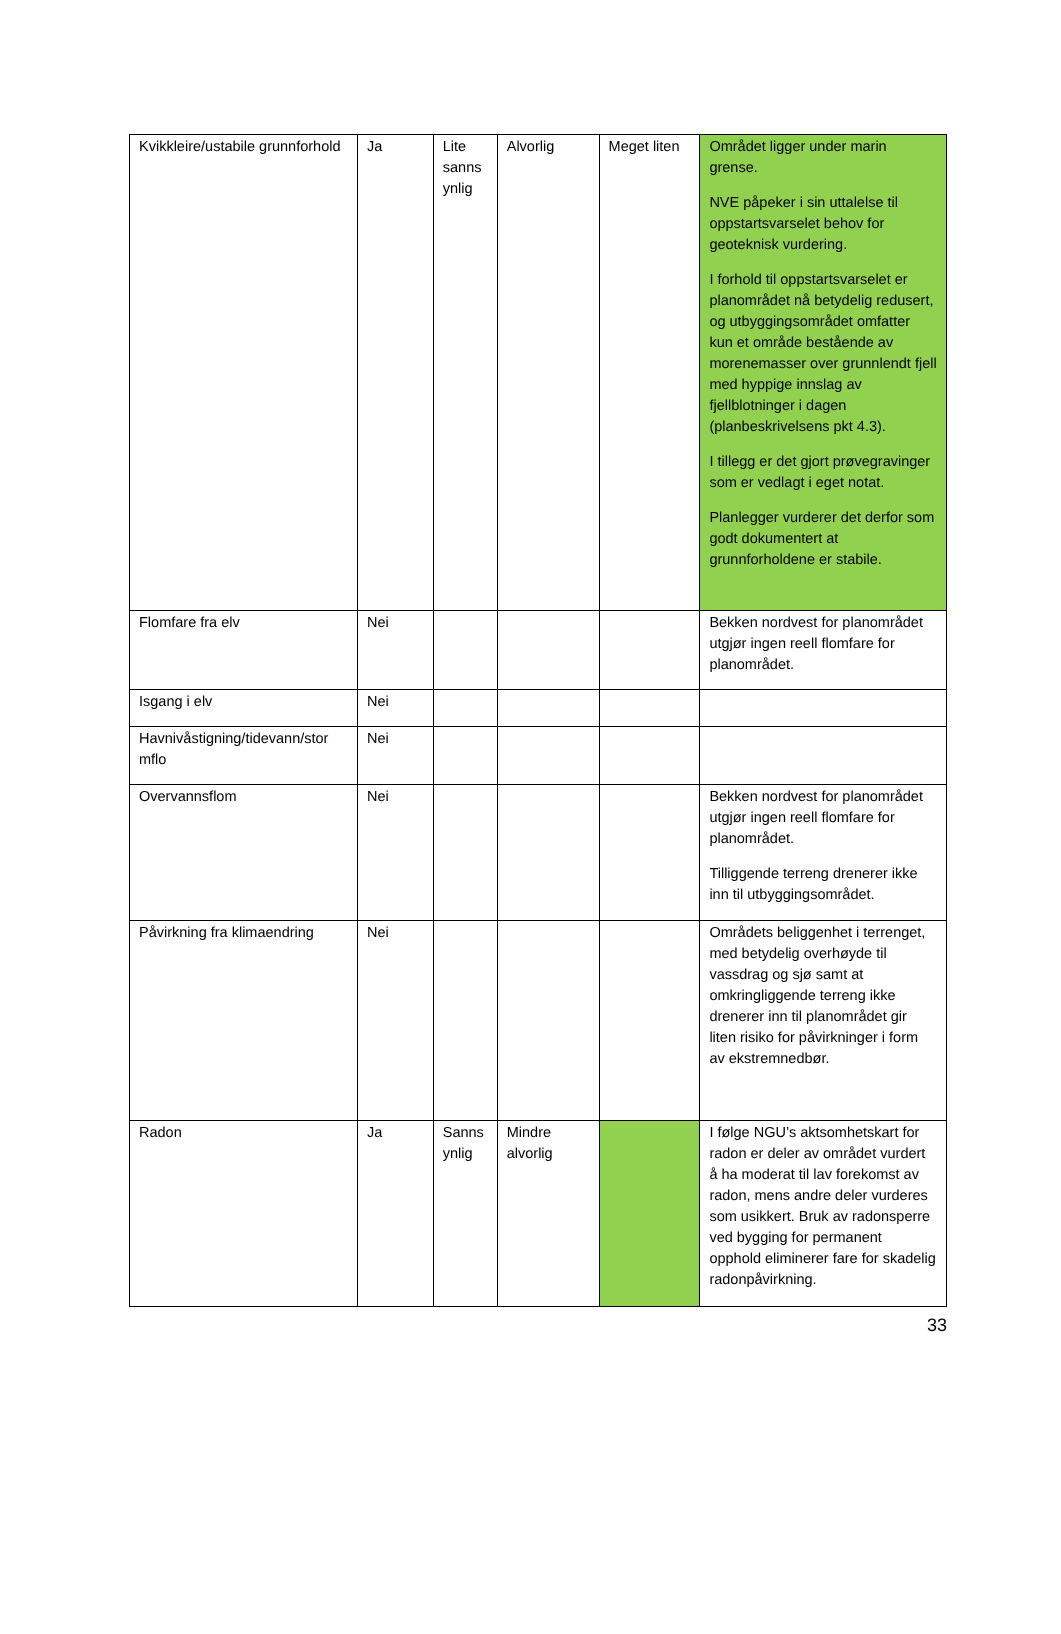| Kvikkleire/ustabile grunnforhold | Ja | Lite sanns ynlig | Alvorlig | Meget liten | Området ligger under marin grense. NVE påpeker i sin uttalelse til oppstartsvarselet behov for geoteknisk vurdering. I forhold til oppstartsvarselet er planområdet nå betydelig redusert, og utbyggingsområdet omfatter kun et område bestående av morenemasser over grunnlendt fjell med hyppige innslag av fjellblotninger i dagen (planbeskrivelsens pkt 4.3). I tillegg er det gjort prøvegravinger som er vedlagt i eget notat. Planlegger vurderer det derfor som godt dokumentert at grunnforholdene er stabile. |
| Flomfare fra elv | Nei | | | | Bekken nordvest for planområdet utgjør ingen reell flomfare for planområdet. |
| Isgang i elv | Nei | | | | |
| Havnivåstigning/tidevann/stor mflo | Nei | | | | |
| Overvannsflom | Nei | | | | Bekken nordvest for planområdet utgjør ingen reell flomfare for planområdet. Tilliggende terreng drenerer ikke inn til utbyggingsområdet. |
| Påvirkning fra klimaendring | Nei | | | | Områdets beliggenhet i terrenget, med betydelig overhøyde til vassdrag og sjø samt at omkringliggende terreng ikke drenerer inn til planområdet gir liten risiko for påvirkninger i form av ekstremnedbør. |
| Radon | Ja | Sanns ynlig | Mindre alvorlig | | I følge NGU’s aktsomhetskart for radon er deler av området vurdert å ha moderat til lav forekomst av radon, mens andre deler vurderes som usikkert. Bruk av radonsperre ved bygging for permanent opphold eliminerer fare for skadelig radonpåvirkning. |
33